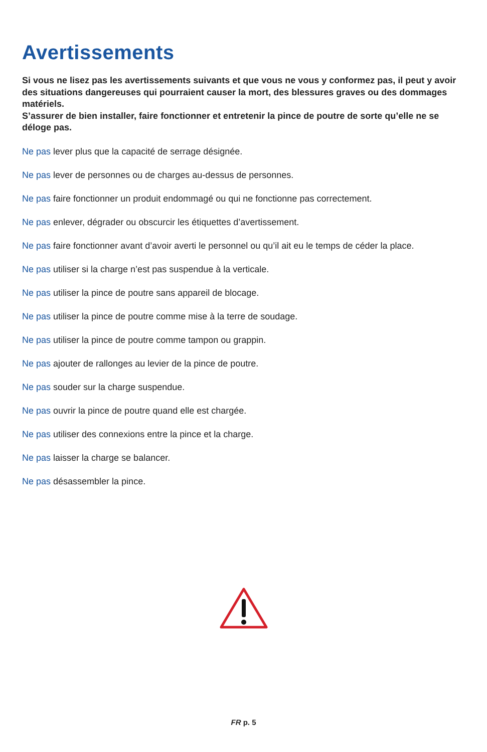Avertissements
Si vous ne lisez pas les avertissements suivants et que vous ne vous y conformez pas, il peut y avoir des situations dangereuses qui pourraient causer la mort, des blessures graves ou des dommages matériels.
S’assurer de bien installer, faire fonctionner et entretenir la pince de poutre de sorte qu’elle ne se déloge pas.
Ne pas lever plus que la capacité de serrage désignée.
Ne pas lever de personnes ou de charges au-dessus de personnes.
Ne pas faire fonctionner un produit endommagé ou qui ne fonctionne pas correctement.
Ne pas enlever, dégrader ou obscurcir les étiquettes d’avertissement.
Ne pas faire fonctionner avant d’avoir averti le personnel ou qu’il ait eu le temps de céder la place.
Ne pas utiliser si la charge n’est pas suspendue à la verticale.
Ne pas utiliser la pince de poutre sans appareil de blocage.
Ne pas utiliser la pince de poutre comme mise à la terre de soudage.
Ne pas utiliser la pince de poutre comme tampon ou grappin.
Ne pas ajouter de rallonges au levier de la pince de poutre.
Ne pas souder sur la charge suspendue.
Ne pas ouvrir la pince de poutre quand elle est chargée.
Ne pas utiliser des connexions entre la pince et la charge.
Ne pas laisser la charge se balancer.
Ne pas désassembler la pince.
FR p. 5